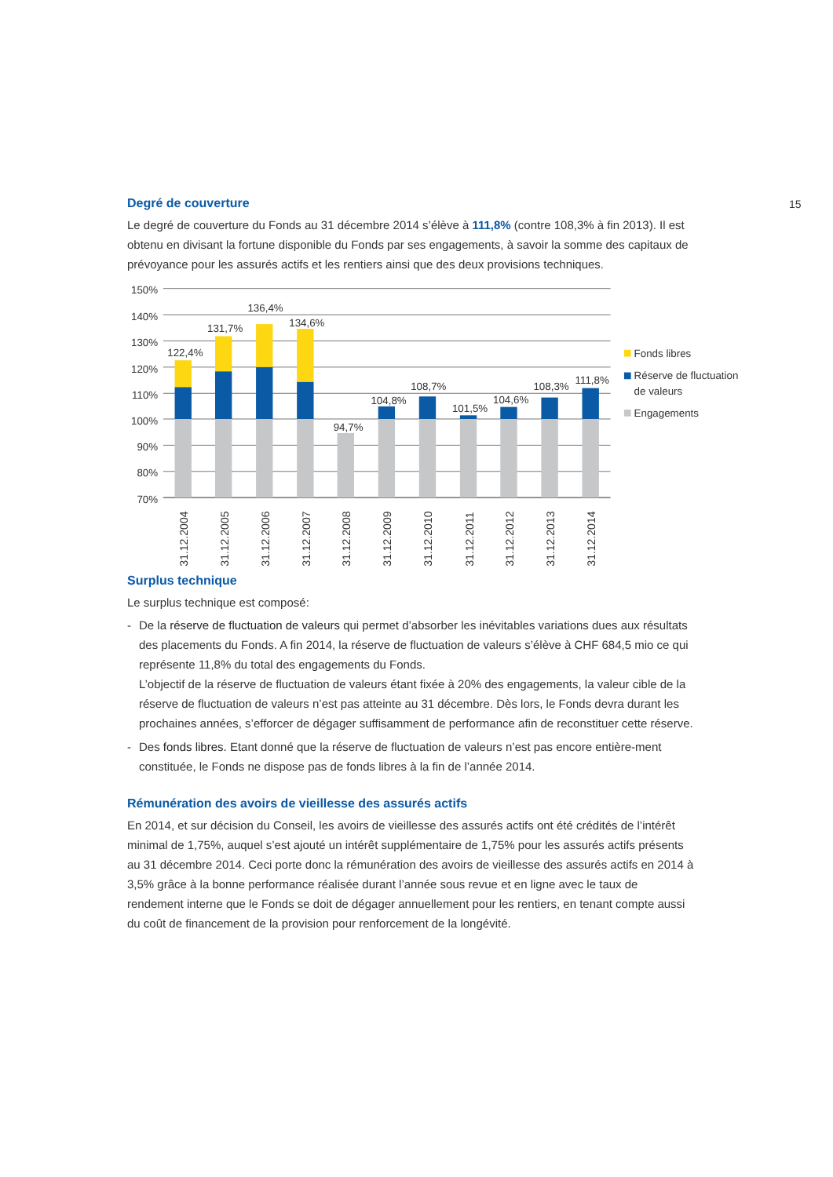15
Degré de couverture
Le degré de couverture du Fonds au 31 décembre 2014 s’élève à 111,8% (contre 108,3% à fin 2013). Il est obtenu en divisant la fortune disponible du Fonds par ses engagements, à savoir la somme des capitaux de prévoyance pour les assurés actifs et les rentiers ainsi que des deux provisions techniques.
150%
140%
130%
120%
110%
100%
90%
80%
70%
122,4%
131,7%
136,4%
134,6%
94,7%
104,8%
108,7%
101,5%
104,6%
108,3%
111,8%
31.12.2004
31.12.2005
31.12.2006
31.12.2007
31.12.2008
31.12.2009
31.12.2010
31.12.2011
31.12.2012
31.12.2013
31.12.2014
Fonds libres
Réserve de fluctuation
de valeurs
Engagements
Surplus technique
Le surplus technique est composé:
- De la réserve de fluctuation de valeurs qui permet d’absorber les inévitables variations dues aux résultats des placements du Fonds. A fin 2014, la réserve de fluctuation de valeurs s’élève à CHF 684,5 mio ce qui représente 11,8% du total des engagements du Fonds.
L’objectif de la réserve de fluctuation de valeurs étant fixée à 20% des engagements, la valeur cible de la réserve de fluctuation de valeurs n’est pas atteinte au 31 décembre. Dès lors, le Fonds devra durant les prochaines années, s’efforcer de dégager suffisamment de performance afin de reconstituer cette réserve.
- Des fonds libres. Etant donné que la réserve de fluctuation de valeurs n’est pas encore entière-ment constituée, le Fonds ne dispose pas de fonds libres à la fin de l’année 2014.
Rémunération des avoirs de vieillesse des assurés actifs
En 2014, et sur décision du Conseil, les avoirs de vieillesse des assurés actifs ont été crédités de l’intérêt minimal de 1,75%, auquel s’est ajouté un intérêt supplémentaire de 1,75% pour les assurés actifs présents au 31 décembre 2014. Ceci porte donc la rémunération des avoirs de vieillesse des assurés actifs en 2014 à 3,5% grâce à la bonne performance réalisée durant l’année sous revue et en ligne avec le taux de rendement interne que le Fonds se doit de dégager annuellement pour les rentiers, en tenant compte aussi du coût de financement de la provision pour renforcement de la longévité.